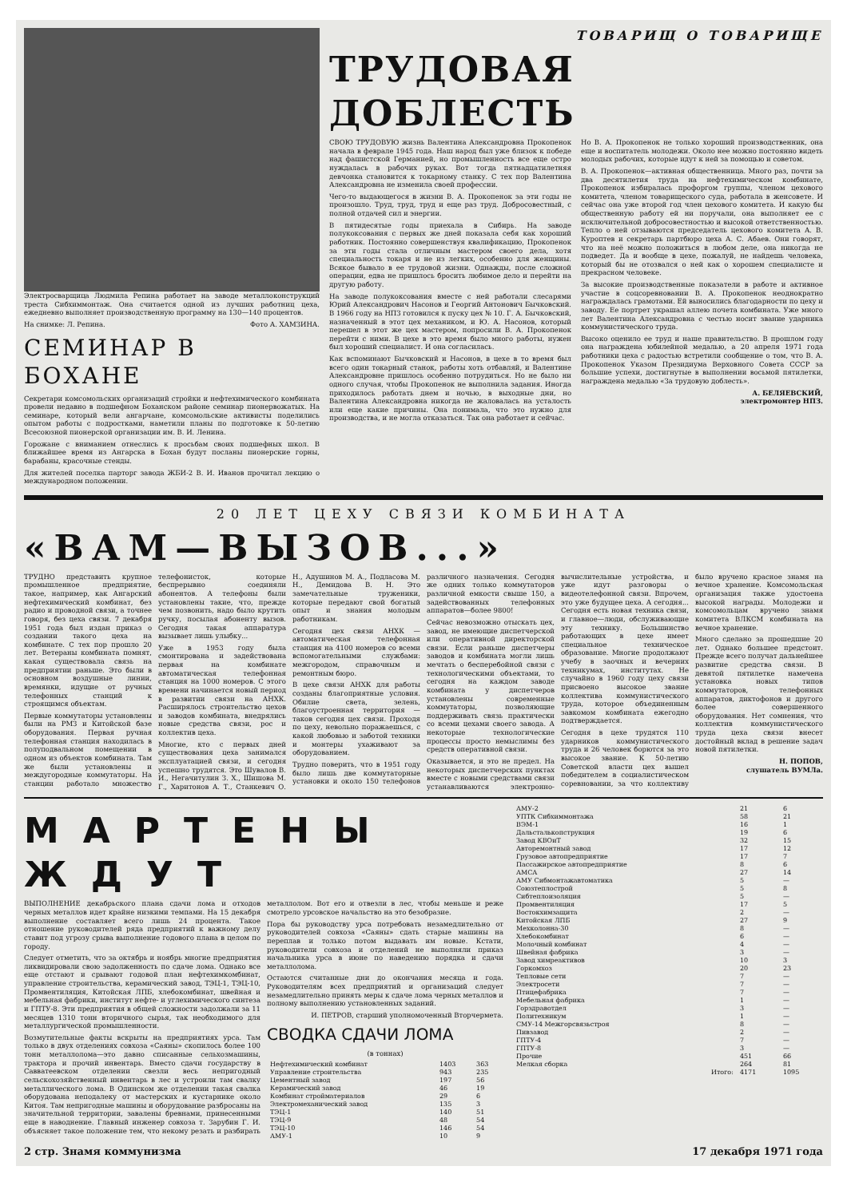Электросварщица Людмила Репина работает на заводе металлоконструкций треста Сибхиммонтаж. Она считается одной из лучших работниц цеха, ежедневно выполняет производственную программу на 130—140 процентов.
На снимке: Л. Репина. Фото А. ХАМЗИНА.
СЕМИНАР В БОХАНЕ
Секретари комсомольских организаций стройки и нефтехимического комбината провели недавно в подшефном Боханском районе семинар пионервожатых. На семинаре, который вели ангарчане, комсомольские активисты поделились опытом работы с подростками, наметили планы по подготовке к 50-летию Всесоюзной пионерской организации им. В. И. Ленина.
Горожане с вниманием отнеслись к просьбам своих подшефных школ. В ближайшее время из Ангарска в Бохан будут посланы пионерские горны, барабаны, красочные стенды.
Для жителей поселка парторг завода ЖБИ-2 В. И. Иванов прочитал лекцию о международном положении.
ТОВАРИЩ О ТОВАРИЩЕ
ТРУДОВАЯ ДОБЛЕСТЬ
СВОЮ ТРУДОВУЮ жизнь Валентина Александровна Прокопенок начала в феврале 1945 года. Наш народ был уже близок к победе над фашистской Германией, но промышленность все еще остро нуждалась в рабочих руках. Вот тогда пятнадцатилетняя девчонка становится к токарному станку. С тех пор Валентина Александровна не изменила своей профессии.
Чего-то выдающегося в жизни В. А. Прокопенок за эти годы не произошло. Труд, труд, труд и еще раз труд. Добросовестный, с полной отдачей сил и энергии.
В пятидесятые годы приехала в Сибирь. На заводе полукоксования с первых же дней показала себя как хороший работник. Постоянно совершенствуя квалификацию, Прокопенок за эти годы стала отличным мастером своего дела, хотя специальность токаря и не из легких, особенно для женщины. Всякое бывало в ее трудовой жизни. Однажды, после сложной операции, едва не пришлось бросить любимое дело и перейти на другую работу.
На заводе полукоксования вместе с ней работали слесарями Юрий Александрович Насонов и Георгий Антонович Бычковский. В 1966 году на НПЗ готовился к пуску цех № 10. Г. А. Бычковский, назначенный в этот цех механиком, и Ю. А. Насонов, который перешел в этот же цех мастером, попросили В. А. Прокопенок перейти с ними. В цехе в это время было много работы, нужен был хороший специалист. И она согласилась.
Как вспоминают Бычковский и Насонов, в цехе в то время был всего один токарный станок, работы хоть отбавляй, и Валентине Александровне пришлось особенно потрудиться. Но не было ни одного случая, чтобы Прокопенок не выполнила задания. Иногда приходилось работать днем и ночью, в выходные дни, но Валентина Александровна никогда не жаловалась на усталость или еще какие причины. Она понимала, что это нужно для производства, и не могла отказаться. Так она работает и сейчас.
Но В. А. Прокопенок не только хороший производственник, она еще и воспитатель молодежи. Около нее можно постоянно видеть молодых рабочих, которые идут к ней за помощью и советом.
В. А. Прокопенок—активная общественница. Много раз, почти за два десятилетия труда на нефтехимическом комбинате, Прокопенок избиралась профоргом группы, членом цехового комитета, членом товарищеского суда, работала в женсовете. И сейчас она уже второй год член цехового комитета. И какую бы общественную работу ей ни поручали, она выполняет ее с исключительной добросовестностью и высокой ответственностью. Тепло о ней отзываются председатель цехового комитета А. В. Куроптев и секретарь партбюро цеха А. С. Абаев. Они говорят, что на неё можно положиться в любом деле, она никогда не подведет. Да и вообще в цехе, пожалуй, не найдешь человека, который бы не отозвался о ней как о хорошем специалисте и прекрасном человеке.
За высокие производственные показатели в работе и активное участие в соцсоревновании В. А. Прокопенок неоднократно награждалась грамотами. Ей выносились благодарности по цеху и заводу. Ее портрет украшал аллею почета комбината. Уже много лет Валентина Александровна с честью носит звание ударника коммунистического труда.
Высоко оценило ее труд и наше правительство. В прошлом году она награждена юбилейной медалью, а 20 апреля 1971 года работники цеха с радостью встретили сообщение о том, что В. А. Прокопенок Указом Президиума Верховного Совета СССР за большие успехи, достигнутые в выполнении восьмой пятилетки, награждена медалью «За трудовую доблесть».
А. БЕЛЯЕВСКИЙ,
электромонтер НПЗ.
20 ЛЕТ ЦЕХУ СВЯЗИ КОМБИНАТА
«ВАМ—ВЫЗОВ...»
ТРУДНО представить крупное промышленное предприятие, такое, например, как Ангарский нефтехимический комбинат, без радио и проводной связи, а точнее говоря, без цеха связи. 7 декабря 1951 года был издан приказ о создании такого цеха на комбинате. С тех пор прошло 20 лет. Ветераны комбината помнят, какая существовала связь на предприятии раньше. Это были в основном воздушные линии, времянки, идущие от ручных телефонных станций к строящимся объектам.
Первые коммутаторы установлены были на РМЗ и Китойской базе оборудования. Первая ручная телефонная станция находилась в полуподвальном помещении в одном из объектов комбината. Там же были установлены и междугородные коммутаторы. На станции работало множество телефонисток, которые беспрерывно соединяли абонентов. А телефоны были установлены такие, что, прежде чем позвонить, надо было крутить ручку, посылая абоненту вызов. Сегодня такая аппаратура вызывает лишь улыбку...
Уже в 1953 году была смонтирована и задействована первая на комбинате автоматическая телефонная станция на 1000 номеров. С этого времени начинается новый период в развитии связи на АНХК. Расширялось строительство цехов и заводов комбината, внедрялись новые средства связи, рос и коллектив цеха.
Многие, кто с первых дней существования цеха занимался эксплуатацией связи, и сегодня успешно трудятся. Это Шувалов В. И., Негачитулин З. Х., Шишова М. Г., Харитонов А. Т., Станкевич О. Н., Адушинов М. А., Подласова М. Н., Демидова В. Н. Это замечательные труженики, которые передают свой богатый опыт и знания молодым работникам.
Сегодня цех связи АНХК — автоматическая телефонная станция на 4100 номеров со всеми вспомогательными службами: межгородом, справочным и ремонтным бюро.
В цехе связи АНХК для работы созданы благоприятные условия. Обилие света, зелень, благоустроенная территория — таков сегодня цех связи. Проходя по цеху, невольно поражаешься, с какой любовью и заботой техники и монтеры ухаживают за оборудованием.
Трудно поверить, что в 1951 году было лишь две коммутаторные установки и около 150 телефонов различного назначения. Сегодня же одних только коммутаторов различной емкости свыше 150, а задействованных телефонных аппаратов—более 9800!
Сейчас невозможно отыскать цех, завод, не имеющие диспетчерской или оперативной директорской связи. Если раньше диспетчеры заводов и комбината могли лишь мечтать о бесперебойной связи с технологическими объектами, то сегодня на каждом заводе комбината у диспетчеров установлены современные коммутаторы, позволяющие поддерживать связь практически со всеми цехами своего завода. А некоторые технологические процессы просто немыслимы без средств оперативной связи.
Оказывается, и это не предел. На некоторых диспетчерских пунктах вместе с новыми средствами связи устанавливаются электронно-вычислительные устройства, и уже идут разговоры о видеотелефонной связи. Впрочем, это уже будущее цеха. А сегодня... Сегодня есть новая техника связи, и главное—люди, обслуживающие эту технику. Большинство работающих в цехе имеет специальное техническое образование. Многие продолжают учебу в заочных и вечерних техникумах, институтах. Не случайно в 1960 году цеху связи присвоено высокое звание коллектива коммунистического труда, которое объединенным завкомом комбината ежегодно подтверждается.
Сегодня в цехе трудятся 110 ударников коммунистического труда и 26 человек борются за это высокое звание. К 50-летию Советской власти цех вышел победителем в социалистическом соревновании, за что коллективу было вручено красное знамя на вечное хранение. Комсомольская организация также удостоена высокой награды. Молодежи и комсомольцам вручено знамя комитета ВЛКСМ комбината на вечное хранение.
Много сделано за прошедшие 20 лет. Однако большее предстоит. Прежде всего получат дальнейшее развитие средства связи. В девятой пятилетке намечена установка новых типов коммутаторов, телефонных аппаратов, диктофонов и другого более совершенного оборудования. Нет сомнения, что коллектив коммунистического труда цеха связи внесет достойный вклад в решение задач новой пятилетки.
Н. ПОПОВ,
слушатель ВУМЛа.
МАРТЕНЫ ЖДУТ
ВЫПОЛНЕНИЕ декабрьского плана сдачи лома и отходов черных металлов идет крайне низкими темпами. На 15 декабря выполнение составляет всего лишь 24 процента. Такое отношение руководителей ряда предприятий к важному делу ставит под угрозу срыва выполнение годового плана в целом по городу.
Следует отметить, что за октябрь и ноябрь многие предприятия ликвидировали свою задолженность по сдаче лома. Однако все еще отстают и срывают годовой план нефтехимкомбинат, управление строительства, керамический завод, ТЭЦ-1, ТЭЦ-10, Промвентиляция, Китойская ЛПБ, хлебокомбинат, швейная и мебельная фабрики, институт нефте- и углехимического синтеза и ГПТУ-8. Эти предприятия в общей сложности задолжали за 11 месяцев 1310 тонн вторичного сырья, так необходимого для металлургической промышленности.
Возмутительные факты вскрыты на предприятиях урса. Там только в двух отделениях совхоза «Саяны» скопилось более 100 тонн металлолома—это давно списанные сельхозмашины, трактора и прочий инвентарь. Вместо сдачи государству в Савватеевском отделении свезли весь непригодный сельскохозяйственный инвентарь в лес и устроили там свалку металлического лома. В Одинском же отделении такая свалка оборудована неподалеку от мастерских и кустарнике около Китоя. Там непригодные машины и оборудование разбросаны на значительной территории, завалены бревнами, принесенными еще в наводнение. Главный инженер совхоза т. Зарубин Г. И. объясняет такое положение тем, что некому резать и разбирать металлолом. Вот его и отвезли в лес, чтобы меньше и реже смотрело урсовское начальство на это безобразие.
Пора бы руководству урса потребовать незамедлительно от руководителей совхоза «Саяны» сдать старые машины на переплав и только потом выдавать им новые. Кстати, руководители совхоза и отделений не выполняли приказ начальника урса в июне по наведению порядка и сдачи металлолома.
Остаются считанные дни до окончания месяца и года. Руководителям всех предприятий и организаций следует незамедлительно принять меры к сдаче лома черных металлов и полному выполнению установленных заданий.
И. ПЕТРОВ, старший уполномоченный Вторчермета.
СВОДКА СДАЧИ ЛОМА
(в тоннах)
| Нефтехимический комбинат | 1403 | 363 |
| Управление строительства | 943 | 235 |
| Цементный завод | 197 | 56 |
| Керамический завод | 46 | 19 |
| Комбинат стройматериалов | 29 | 6 |
| Электромеханический завод | 135 | 3 |
| ТЭЦ-1 | 140 | 51 |
| ТЭЦ-9 | 48 | 54 |
| ТЭЦ-10 | 146 | 54 |
| АМУ-1 | 10 | 9 |
| АМУ-2 | 21 | 6 |
| УПТК Сибхиммонтажа | 58 | 21 |
| ВЭМ-1 | 16 | 1 |
| Дальсталькопструкция | 19 | 6 |
| Завод КВОиТ | 32 | 15 |
| Авторемонтный завод | 17 | 12 |
| Грузовое автопредприятие | 17 | 7 |
| Пассажирское автопредприятие | 8 | 6 |
| АМСА | 27 | 14 |
| АМУ Сибмонтажавтоматика | 5 | — |
| Союзтеплострой | 5 | 8 |
| Сибтеплоизоляция | 5 | — |
| Промвентиляция | 17 | 5 |
| Востокхимзащита | 2 | — |
| Китойская ЛПБ | 27 | 9 |
| Мехколонна-30 | 8 | — |
| Хлебокомбинат | 6 | — |
| Молочный комбинат | 4 | — |
| Швейная фабрика | 3 | — |
| Завод химреактивов | 10 | 3 |
| Горкомхоз | 20 | 23 |
| Тепловые сети | 7 | — |
| Электросети | 7 | — |
| Птицефабрика | 7 | — |
| Мебельная фабрика | 1 | — |
| Горздравотдел | 3 | — |
| Политехникум | 1 | — |
| СМУ-14 Межгорсвязьстроя | 8 | — |
| Пивзавод | 2 | — |
| ГПТУ-4 | 7 | — |
| ГПТУ-8 | 3 | — |
| Прочие | 451 | 66 |
| Мелкая сборка | 264 | 81 |
| Итого: | 4171 | 1095 |
2 стр. Знамя коммунизма 17 декабря 1971 года